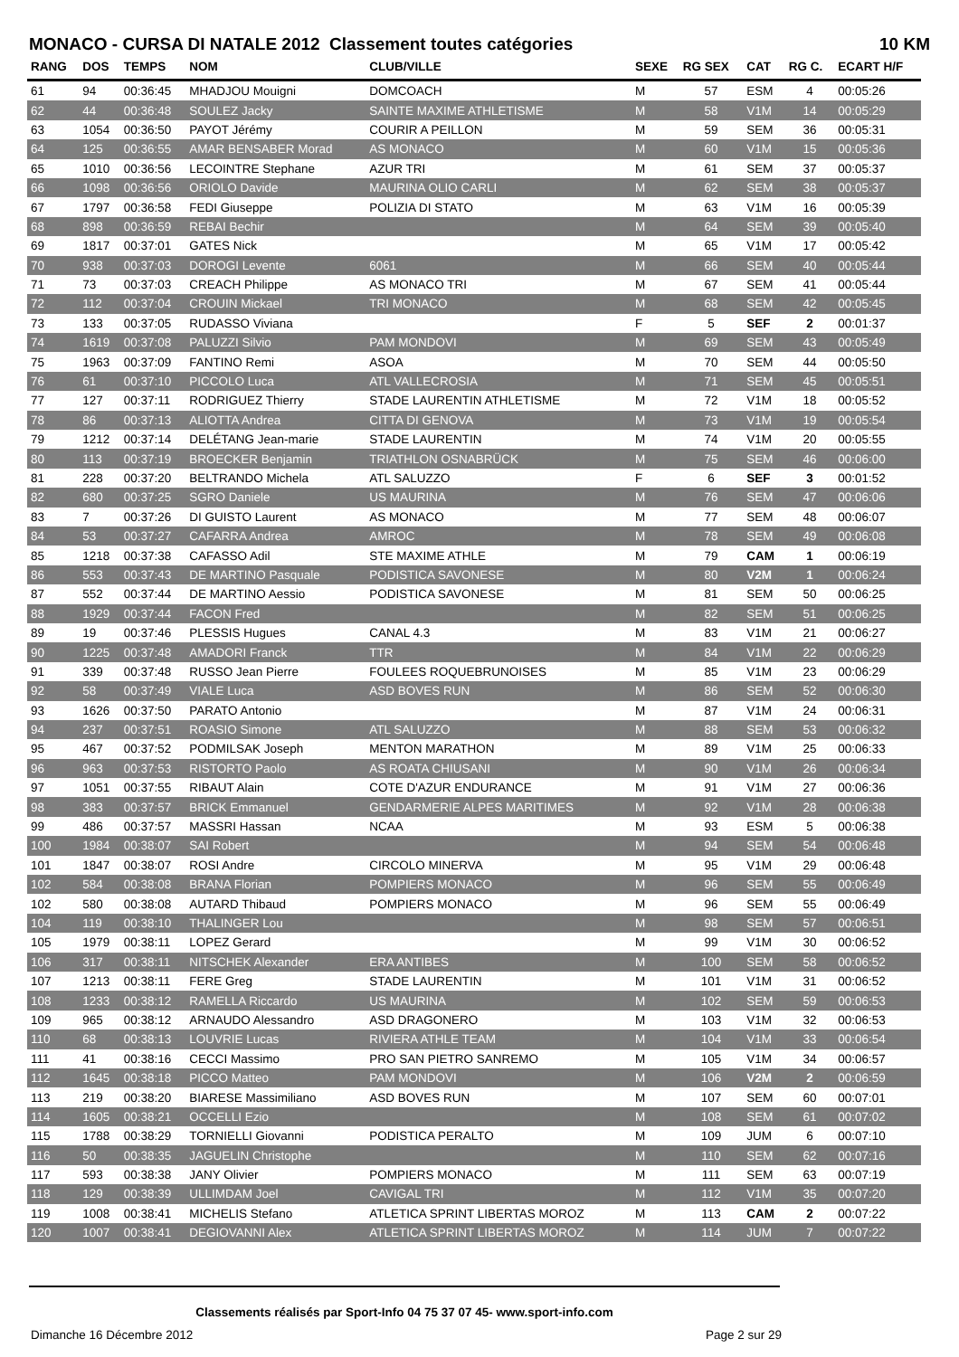MONACO - CURSA DI NATALE 2012 Classement toutes catégories 10 KM
| RANG | DOS | TEMPS | NOM | CLUB/VILLE | SEXE | RG SEX | CAT | RG C. | ECART H/F |
| --- | --- | --- | --- | --- | --- | --- | --- | --- | --- |
| 61 | 94 | 00:36:45 | MHADJOU Mouigni | DOMCOACH | M | 57 | ESM | 4 | 00:05:26 |
| 62 | 44 | 00:36:48 | SOULEZ Jacky | SAINTE MAXIME ATHLETISME | M | 58 | V1M | 14 | 00:05:29 |
| 63 | 1054 | 00:36:50 | PAYOT Jérémy | COURIR A PEILLON | M | 59 | SEM | 36 | 00:05:31 |
| 64 | 125 | 00:36:55 | AMAR BENSABER Morad | AS MONACO | M | 60 | V1M | 15 | 00:05:36 |
| 65 | 1010 | 00:36:56 | LECOINTRE Stephane | AZUR TRI | M | 61 | SEM | 37 | 00:05:37 |
| 66 | 1098 | 00:36:56 | ORIOLO Davide | MAURINA OLIO CARLI | M | 62 | SEM | 38 | 00:05:37 |
| 67 | 1797 | 00:36:58 | FEDI Giuseppe | POLIZIA DI STATO | M | 63 | V1M | 16 | 00:05:39 |
| 68 | 898 | 00:36:59 | REBAI Bechir | | M | 64 | SEM | 39 | 00:05:40 |
| 69 | 1817 | 00:37:01 | GATES Nick | | M | 65 | V1M | 17 | 00:05:42 |
| 70 | 938 | 00:37:03 | DOROGI Levente | 6061 | M | 66 | SEM | 40 | 00:05:44 |
| 71 | 73 | 00:37:03 | CREACH Philippe | AS MONACO TRI | M | 67 | SEM | 41 | 00:05:44 |
| 72 | 112 | 00:37:04 | CROUIN Mickael | TRI MONACO | M | 68 | SEM | 42 | 00:05:45 |
| 73 | 133 | 00:37:05 | RUDASSO Viviana | | F | 5 | SEF | 2 | 00:01:37 |
| 74 | 1619 | 00:37:08 | PALUZZI Silvio | PAM MONDOVI | M | 69 | SEM | 43 | 00:05:49 |
| 75 | 1963 | 00:37:09 | FANTINO Remi | ASOA | M | 70 | SEM | 44 | 00:05:50 |
| 76 | 61 | 00:37:10 | PICCOLO Luca | ATL VALLECROSIA | M | 71 | SEM | 45 | 00:05:51 |
| 77 | 127 | 00:37:11 | RODRIGUEZ Thierry | STADE LAURENTIN ATHLETISME | M | 72 | V1M | 18 | 00:05:52 |
| 78 | 86 | 00:37:13 | ALIOTTA Andrea | CITTA DI GENOVA | M | 73 | V1M | 19 | 00:05:54 |
| 79 | 1212 | 00:37:14 | DELÉTANG Jean-marie | STADE LAURENTIN | M | 74 | V1M | 20 | 00:05:55 |
| 80 | 113 | 00:37:19 | BROECKER Benjamin | TRIATHLON OSNABRÜCK | M | 75 | SEM | 46 | 00:06:00 |
| 81 | 228 | 00:37:20 | BELTRANDO Michela | ATL SALUZZO | F | 6 | SEF | 3 | 00:01:52 |
| 82 | 680 | 00:37:25 | SGRO Daniele | US MAURINA | M | 76 | SEM | 47 | 00:06:06 |
| 83 | 7 | 00:37:26 | DI GUISTO Laurent | AS MONACO | M | 77 | SEM | 48 | 00:06:07 |
| 84 | 53 | 00:37:27 | CAFARRA Andrea | AMROC | M | 78 | SEM | 49 | 00:06:08 |
| 85 | 1218 | 00:37:38 | CAFASSO Adil | STE MAXIME ATHLE | M | 79 | CAM | 1 | 00:06:19 |
| 86 | 553 | 00:37:43 | DE MARTINO Pasquale | PODISTICA SAVONESE | M | 80 | V2M | 1 | 00:06:24 |
| 87 | 552 | 00:37:44 | DE MARTINO Aessio | PODISTICA SAVONESE | M | 81 | SEM | 50 | 00:06:25 |
| 88 | 1929 | 00:37:44 | FACON Fred | | M | 82 | SEM | 51 | 00:06:25 |
| 89 | 19 | 00:37:46 | PLESSIS Hugues | CANAL 4.3 | M | 83 | V1M | 21 | 00:06:27 |
| 90 | 1225 | 00:37:48 | AMADORI Franck | TTR | M | 84 | V1M | 22 | 00:06:29 |
| 91 | 339 | 00:37:48 | RUSSO Jean Pierre | FOULEES ROQUEBRUNOISES | M | 85 | V1M | 23 | 00:06:29 |
| 92 | 58 | 00:37:49 | VIALE Luca | ASD BOVES RUN | M | 86 | SEM | 52 | 00:06:30 |
| 93 | 1626 | 00:37:50 | PARATO Antonio | | M | 87 | V1M | 24 | 00:06:31 |
| 94 | 237 | 00:37:51 | ROASIO Simone | ATL SALUZZO | M | 88 | SEM | 53 | 00:06:32 |
| 95 | 467 | 00:37:52 | PODMILSAK Joseph | MENTON MARATHON | M | 89 | V1M | 25 | 00:06:33 |
| 96 | 963 | 00:37:53 | RISTORTO Paolo | AS ROATA CHIUSANI | M | 90 | V1M | 26 | 00:06:34 |
| 97 | 1051 | 00:37:55 | RIBAUT Alain | COTE D'AZUR ENDURANCE | M | 91 | V1M | 27 | 00:06:36 |
| 98 | 383 | 00:37:57 | BRICK Emmanuel | GENDARMERIE ALPES MARITIMES | M | 92 | V1M | 28 | 00:06:38 |
| 99 | 486 | 00:37:57 | MASSRI Hassan | NCAA | M | 93 | ESM | 5 | 00:06:38 |
| 100 | 1984 | 00:38:07 | SAI Robert | | M | 94 | SEM | 54 | 00:06:48 |
| 101 | 1847 | 00:38:07 | ROSI Andre | CIRCOLO MINERVA | M | 95 | V1M | 29 | 00:06:48 |
| 102 | 584 | 00:38:08 | BRANA Florian | POMPIERS MONACO | M | 96 | SEM | 55 | 00:06:49 |
| 102 | 580 | 00:38:08 | AUTARD Thibaud | POMPIERS MONACO | M | 96 | SEM | 55 | 00:06:49 |
| 104 | 119 | 00:38:10 | THALINGER Lou | | M | 98 | SEM | 57 | 00:06:51 |
| 105 | 1979 | 00:38:11 | LOPEZ Gerard | | M | 99 | V1M | 30 | 00:06:52 |
| 106 | 317 | 00:38:11 | NITSCHEK Alexander | ERA ANTIBES | M | 100 | SEM | 58 | 00:06:52 |
| 107 | 1213 | 00:38:11 | FERE Greg | STADE LAURENTIN | M | 101 | V1M | 31 | 00:06:52 |
| 108 | 1233 | 00:38:12 | RAMELLA Riccardo | US MAURINA | M | 102 | SEM | 59 | 00:06:53 |
| 109 | 965 | 00:38:12 | ARNAUDO Alessandro | ASD DRAGONERO | M | 103 | V1M | 32 | 00:06:53 |
| 110 | 68 | 00:38:13 | LOUVRIE Lucas | RIVIERA ATHLE TEAM | M | 104 | V1M | 33 | 00:06:54 |
| 111 | 41 | 00:38:16 | CECCI Massimo | PRO SAN PIETRO SANREMO | M | 105 | V1M | 34 | 00:06:57 |
| 112 | 1645 | 00:38:18 | PICCO Matteo | PAM MONDOVI | M | 106 | V2M | 2 | 00:06:59 |
| 113 | 219 | 00:38:20 | BIARESE Massimiliano | ASD BOVES RUN | M | 107 | SEM | 60 | 00:07:01 |
| 114 | 1605 | 00:38:21 | OCCELLI Ezio | | M | 108 | SEM | 61 | 00:07:02 |
| 115 | 1788 | 00:38:29 | TORNIELLI Giovanni | PODISTICA PERALTO | M | 109 | JUM | 6 | 00:07:10 |
| 116 | 50 | 00:38:35 | JAGUELIN Christophe | | M | 110 | SEM | 62 | 00:07:16 |
| 117 | 593 | 00:38:38 | JANY Olivier | POMPIERS MONACO | M | 111 | SEM | 63 | 00:07:19 |
| 118 | 129 | 00:38:39 | ULLIMDAM Joel | CAVIGAL TRI | M | 112 | V1M | 35 | 00:07:20 |
| 119 | 1008 | 00:38:41 | MICHELIS Stefano | ATLETICA SPRINT LIBERTAS MOROZ | M | 113 | CAM | 2 | 00:07:22 |
| 120 | 1007 | 00:38:41 | DEGIOVANNI Alex | ATLETICA SPRINT LIBERTAS MOROZ | M | 114 | JUM | 7 | 00:07:22 |
Classements réalisés par Sport-Info 04 75 37 07 45- www.sport-info.com
Dimanche 16 Décembre 2012 Page 2 sur 29